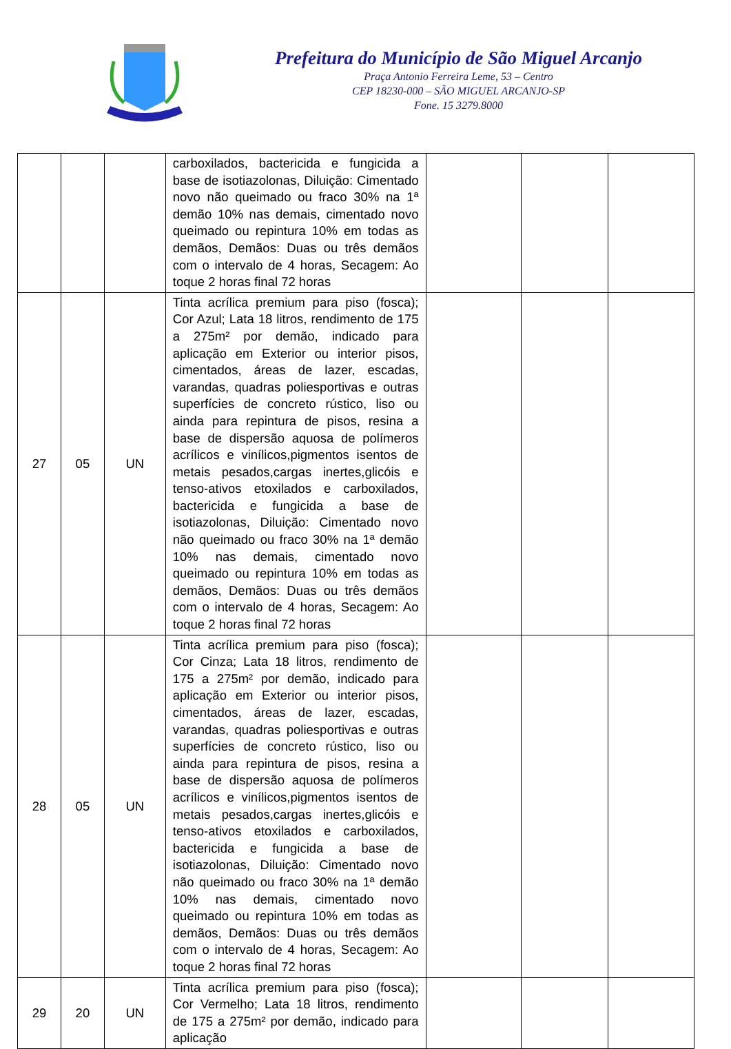Prefeitura do Município de São Miguel Arcanjo
Praça Antonio Ferreira Leme, 53 – Centro
CEP 18230-000 – SÃO MIGUEL ARCANJO-SP
Fone. 15 3279.8000
| | | | carboxilados, bactericida e fungicida a base de isotiazolonas, Diluição: Cimentado novo não queimado ou fraco 30% na 1ª demão 10% nas demais, cimentado novo queimado ou repintura 10% em todas as demãos, Demãos: Duas ou três demãos com o intervalo de 4 horas, Secagem: Ao toque 2 horas final 72 horas | | | |
| 27 | 05 | UN | Tinta acrílica premium para piso (fosca); Cor Azul; Lata 18 litros, rendimento de 175 a 275m² por demão, indicado para aplicação em Exterior ou interior pisos, cimentados, áreas de lazer, escadas, varandas, quadras poliesportivas e outras superfícies de concreto rústico, liso ou ainda para repintura de pisos, resina a base de dispersão aquosa de polímeros acrílicos e vinílicos,pigmentos isentos de metais pesados,cargas inertes,glicóis e tenso-ativos etoxilados e carboxilados, bactericida e fungicida a base de isotiazolonas, Diluição: Cimentado novo não queimado ou fraco 30% na 1ª demão 10% nas demais, cimentado novo queimado ou repintura 10% em todas as demãos, Demãos: Duas ou três demãos com o intervalo de 4 horas, Secagem: Ao toque 2 horas final 72 horas | | | |
| 28 | 05 | UN | Tinta acrílica premium para piso (fosca); Cor Cinza; Lata 18 litros, rendimento de 175 a 275m² por demão, indicado para aplicação em Exterior ou interior pisos, cimentados, áreas de lazer, escadas, varandas, quadras poliesportivas e outras superfícies de concreto rústico, liso ou ainda para repintura de pisos, resina a base de dispersão aquosa de polímeros acrílicos e vinílicos,pigmentos isentos de metais pesados,cargas inertes,glicóis e tenso-ativos etoxilados e carboxilados, bactericida e fungicida a base de isotiazolonas, Diluição: Cimentado novo não queimado ou fraco 30% na 1ª demão 10% nas demais, cimentado novo queimado ou repintura 10% em todas as demãos, Demãos: Duas ou três demãos com o intervalo de 4 horas, Secagem: Ao toque 2 horas final 72 horas | | | |
| 29 | 20 | UN | Tinta acrílica premium para piso (fosca); Cor Vermelho; Lata 18 litros, rendimento de 175 a 275m² por demão, indicado para aplicação | | | |